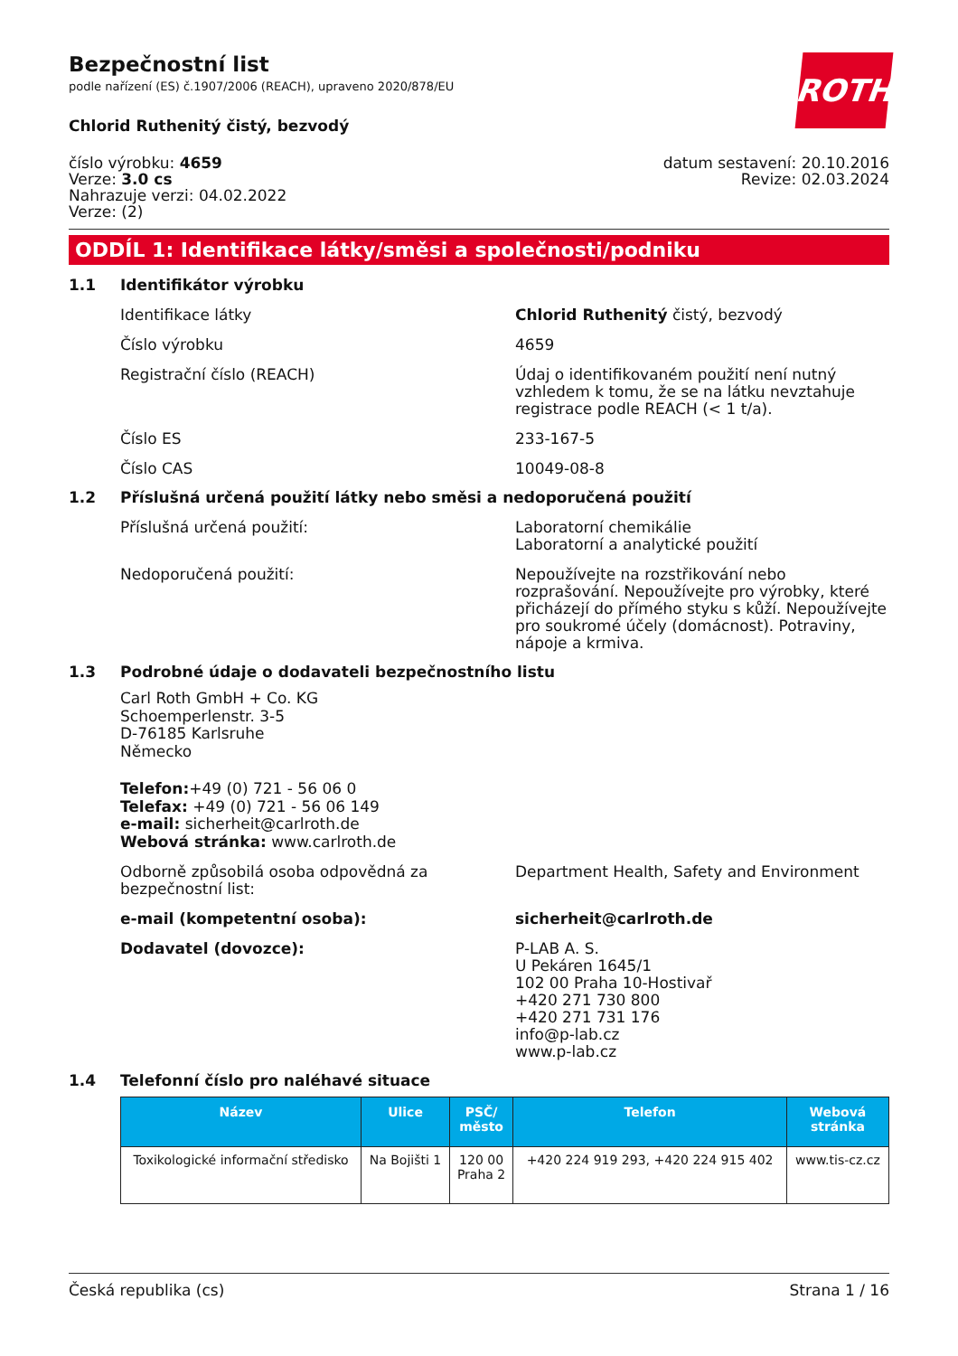Bezpečnostní list
podle nařízení (ES) č.1907/2006 (REACH), upraveno 2020/878/EU
ROTH
Chlorid Ruthenitý čistý, bezvodý
číslo výrobku: 4659
Verze: 3.0 cs
Nahrazuje verzi: 04.02.2022
Verze: (2)
datum sestavení: 20.10.2016
Revize: 02.03.2024
ODDÍL 1: Identifikace látky/směsi a společnosti/podniku
1.1 Identifikátor výrobku
Identifikace látky Chlorid Ruthenitý čistý, bezvodý
Číslo výrobku 4659
Registrační číslo (REACH) Údaj o identifikovaném použití není nutný vzhledem k tomu, že se na látku nevztahuje registrace podle REACH (< 1 t/a).
Číslo ES 233-167-5
Číslo CAS 10049-08-8
1.2 Příslušná určená použití látky nebo směsi a nedoporučená použití
Příslušná určená použití: Laboratorní chemikálie
Laboratorní a analytické použití
Nedoporučená použití: Nepoužívejte na rozstřikování nebo rozprašování. Nepoužívejte pro výrobky, které přicházejí do přímého styku s kůží. Nepoužívejte pro soukromé účely (domácnost). Potraviny, nápoje a krmiva.
1.3 Podrobné údaje o dodavateli bezpečnostního listu
Carl Roth GmbH + Co. KG
Schoemperlenstr. 3-5
D-76185 Karlsruhe
Německo
Telefon:+49 (0) 721 - 56 06 0
Telefax: +49 (0) 721 - 56 06 149
e-mail: sicherheit@carlroth.de
Webová stránka: www.carlroth.de
Odborně způsobilá osoba odpovědná za bezpečnostní list:
Department Health, Safety and Environment
e-mail (kompetentní osoba): sicherheit@carlroth.de
Dodavatel (dovozce): P-LAB A. S.
U Pekáren 1645/1
102 00 Praha 10-Hostivař
+420 271 730 800
+420 271 731 176
info@p-lab.cz
www.p-lab.cz
1.4 Telefonní číslo pro naléhavé situace
| Název | Ulice | PSČ/ město | Telefon | Webová stránka |
| --- | --- | --- | --- | --- |
| Toxikologické informační středisko | Na Bojišti 1 | 120 00 Praha 2 | +420 224 919 293, +420 224 915 402 | www.tis-cz.cz |
Česká republika (cs) Strana 1 / 16